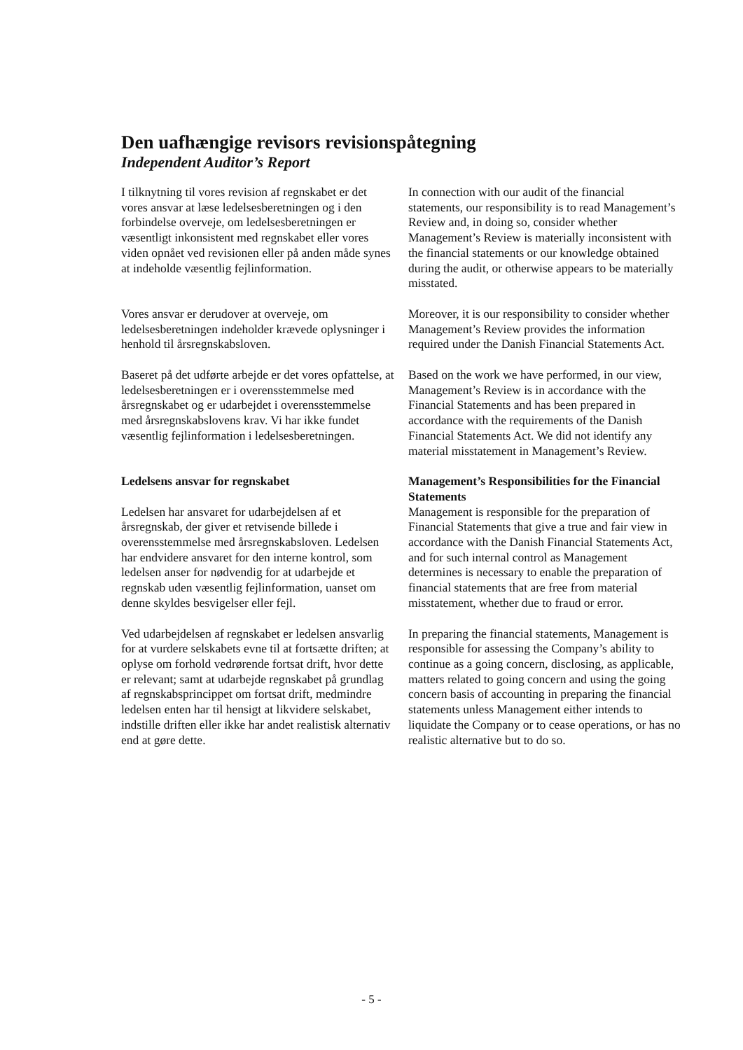Den uafhængige revisors revisionspåtegning
Independent Auditor’s Report
I tilknytning til vores revision af regnskabet er det vores ansvar at læse ledelsesberetningen og i den forbindelse overveje, om ledelsesberetningen er væsentligt inkonsistent med regnskabet eller vores viden opnået ved revisionen eller på anden måde synes at indeholde væsentlig fejlinformation.
In connection with our audit of the financial statements, our responsibility is to read Management’s Review and, in doing so, consider whether Management’s Review is materially inconsistent with the financial statements or our knowledge obtained during the audit, or otherwise appears to be materially misstated.
Vores ansvar er derudover at overveje, om ledelsesberetningen indeholder krævede oplysninger i henhold til årsregnskabsloven.
Moreover, it is our responsibility to consider whether Management’s Review provides the information required under the Danish Financial Statements Act.
Baseret på det udførte arbejde er det vores opfattelse, at ledelsesberetningen er i overensstemmelse med årsregnskabet og er udarbejdet i overensstemmelse med årsregnskabslovens krav. Vi har ikke fundet væsentlig fejlinformation i ledelsesberetningen.
Based on the work we have performed, in our view, Management’s Review is in accordance with the Financial Statements and has been prepared in accordance with the requirements of the Danish Financial Statements Act. We did not identify any material misstatement in Management’s Review.
Ledelsens ansvar for regnskabet
Ledelsen har ansvaret for udarbejdelsen af et årsregnskab, der giver et retvisende billede i overensstemmelse med årsregnskabsloven. Ledelsen har endvidere ansvaret for den interne kontrol, som ledelsen anser for nødvendig for at udarbejde et regnskab uden væsentlig fejlinformation, uanset om denne skyldes besvigelser eller fejl.
Management’s Responsibilities for the Financial Statements
Management is responsible for the preparation of Financial Statements that give a true and fair view in accordance with the Danish Financial Statements Act, and for such internal control as Management determines is necessary to enable the preparation of financial statements that are free from material misstatement, whether due to fraud or error.
Ved udarbejdelsen af regnskabet er ledelsen ansvarlig for at vurdere selskabets evne til at fortsætte driften; at oplyse om forhold vedrørende fortsat drift, hvor dette er relevant; samt at udarbejde regnskabet på grundlag af regnskabsprincippet om fortsat drift, medmindre ledelsen enten har til hensigt at likvidere selskabet, indstille driften eller ikke har andet realistisk alternativ end at gøre dette.
In preparing the financial statements, Management is responsible for assessing the Company’s ability to continue as a going concern, disclosing, as applicable, matters related to going concern and using the going concern basis of accounting in preparing the financial statements unless Management either intends to liquidate the Company or to cease operations, or has no realistic alternative but to do so.
- 5 -